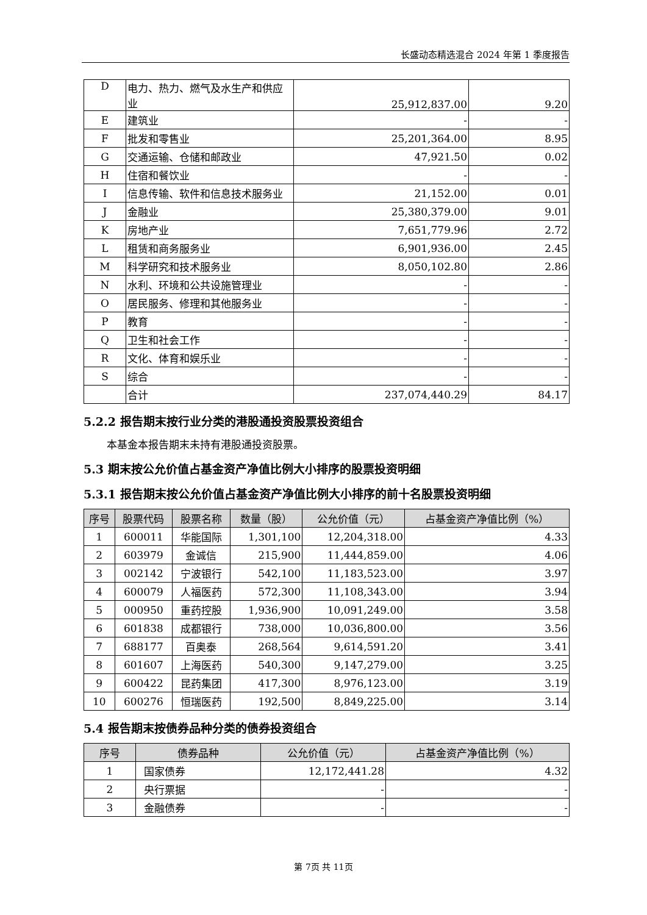长盛动态精选混合 2024 年第 1 季度报告
| D | 电力、热力、燃气及水生产和供应业 | 25,912,837.00 | 9.20 |
| E | 建筑业 | - | - |
| F | 批发和零售业 | 25,201,364.00 | 8.95 |
| G | 交通运输、仓储和邮政业 | 47,921.50 | 0.02 |
| H | 住宿和餐饮业 | - | - |
| I | 信息传输、软件和信息技术服务业 | 21,152.00 | 0.01 |
| J | 金融业 | 25,380,379.00 | 9.01 |
| K | 房地产业 | 7,651,779.96 | 2.72 |
| L | 租赁和商务服务业 | 6,901,936.00 | 2.45 |
| M | 科学研究和技术服务业 | 8,050,102.80 | 2.86 |
| N | 水利、环境和公共设施管理业 | - | - |
| O | 居民服务、修理和其他服务业 | - | - |
| P | 教育 | - | - |
| Q | 卫生和社会工作 | - | - |
| R | 文化、体育和娱乐业 | - | - |
| S | 综合 | - | - |
| | 合计 | 237,074,440.29 | 84.17 |
5.2.2 报告期末按行业分类的港股通投资股票投资组合
本基金本报告期末未持有港股通投资股票。
5.3 期末按公允价值占基金资产净值比例大小排序的股票投资明细
5.3.1 报告期末按公允价值占基金资产净值比例大小排序的前十名股票投资明细
| 序号 | 股票代码 | 股票名称 | 数量（股） | 公允价值（元） | 占基金资产净值比例（%） |
| --- | --- | --- | --- | --- | --- |
| 1 | 600011 | 华能国际 | 1,301,100 | 12,204,318.00 | 4.33 |
| 2 | 603979 | 金诚信 | 215,900 | 11,444,859.00 | 4.06 |
| 3 | 002142 | 宁波银行 | 542,100 | 11,183,523.00 | 3.97 |
| 4 | 600079 | 人福医药 | 572,300 | 11,108,343.00 | 3.94 |
| 5 | 000950 | 重药控股 | 1,936,900 | 10,091,249.00 | 3.58 |
| 6 | 601838 | 成都银行 | 738,000 | 10,036,800.00 | 3.56 |
| 7 | 688177 | 百奥泰 | 268,564 | 9,614,591.20 | 3.41 |
| 8 | 601607 | 上海医药 | 540,300 | 9,147,279.00 | 3.25 |
| 9 | 600422 | 昆药集团 | 417,300 | 8,976,123.00 | 3.19 |
| 10 | 600276 | 恒瑞医药 | 192,500 | 8,849,225.00 | 3.14 |
5.4 报告期末按债券品种分类的债券投资组合
| 序号 | 债券品种 | 公允价值（元） | 占基金资产净值比例（%） |
| --- | --- | --- | --- |
| 1 | 国家债券 | 12,172,441.28 | 4.32 |
| 2 | 央行票据 | - | - |
| 3 | 金融债券 | - | - |
第 7页 共 11页